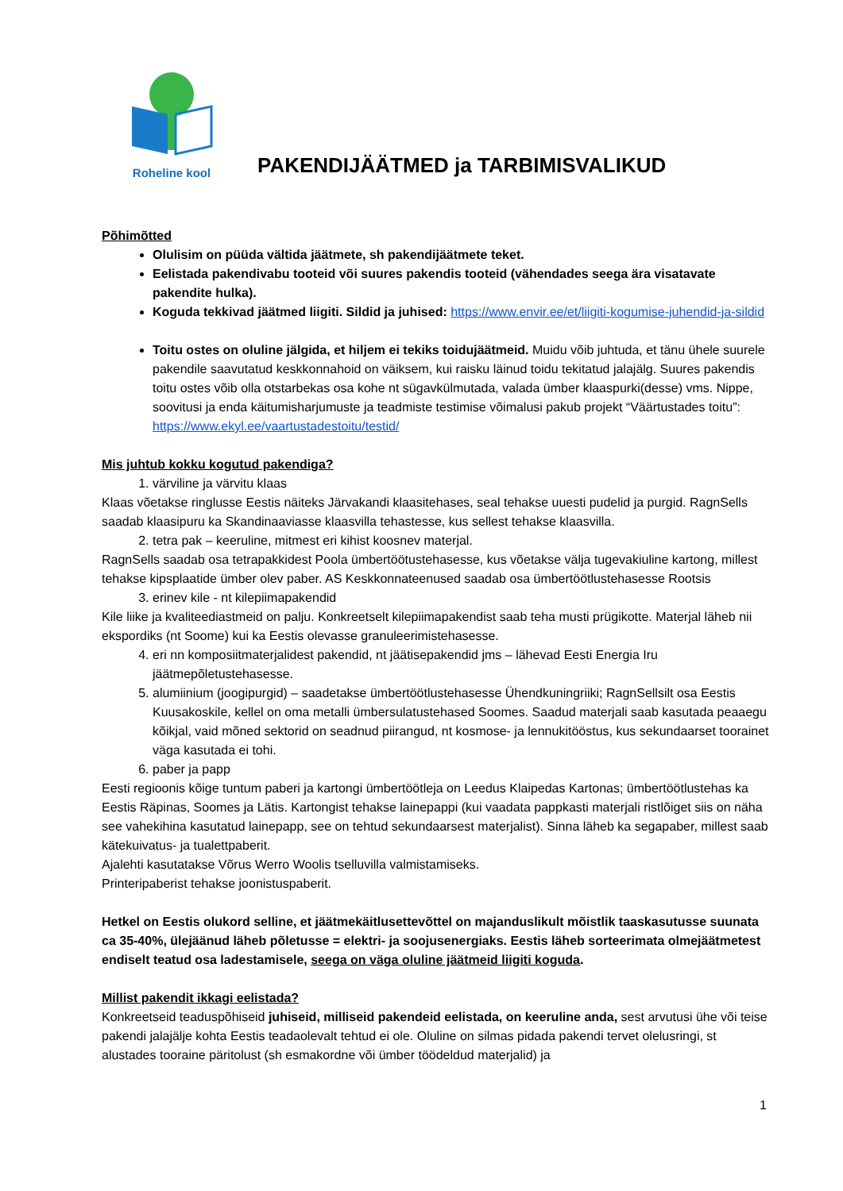Roheline kool
PAKENDIJÄÄTMED ja TARBIMISVALIKUD
Põhimõtted
Olulisim on püüda vältida jäätmete, sh pakendijäätmete teket.
Eelistada pakendivabu tooteid või suures pakendis tooteid (vähendades seega ära visatavate pakendite hulka).
Koguda tekkivad jäätmed liigiti. Sildid ja juhised: https://www.envir.ee/et/liigiti-kogumise-juhendid-ja-sildid
Toitu ostes on oluline jälgida, et hiljem ei tekiks toidujäätmeid. Muidu võib juhtuda, et tänu ühele suurele pakendile saavutatud keskkonnahoid on väiksem, kui raisku läinud toidu tekitatud jalajälg. Suures pakendis toitu ostes võib olla otstarbekas osa kohe nt sügavkülmutada, valada ümber klaaspurki(desse) vms. Nippe, soovitusi ja enda käitumisharjumuste ja teadmiste testimise võimalusi pakub projekt “Väärtustades toitu”: https://www.ekyl.ee/vaartustadestoitu/testid/
Mis juhtub kokku kogutud pakendiga?
1. värviline ja värvitu klaas
Klaas võetakse ringlusse Eestis näiteks Järvakandi klaasitehases, seal tehakse uuesti pudelid ja purgid. RagnSells saadab klaasipuru ka Skandinaaviasse klaasvilla tehastesse, kus sellest tehakse klaasvilla.
2. tetra pak – keeruline, mitmest eri kihist koosnev materjal.
RagnSells saadab osa tetrapakkidest Poola ümbertöötustehasesse, kus võetakse välja tugevakiuline kartong, millest tehakse kipsplaatide ümber olev paber. AS Keskkonnateenused saadab osa ümbertöötlustehasesse Rootsis
3. erinev kile - nt kilepiimapakendid
Kile liike ja kvaliteediastmeid on palju. Konkreetselt kilepiimapakendist saab teha musti prügikotte. Materjal läheb nii ekspordiks (nt Soome) kui ka Eestis olevasse granuleerimistehasesse.
4. eri nn komposiitmaterjalidest pakendid, nt jäätisepakendid jms – lähevad Eesti Energia Iru jäätmepõletustehasesse.
5. alumiinium (joogipurgid) – saadetakse ümbertöötlustehasesse Ühendkuningriiki; RagnSellsilt osa Eestis Kuusakoskile, kellel on oma metalli ümbersulatustehased Soomes. Saadud materjali saab kasutada peaaegu kõikjal, vaid mõned sektorid on seadnud piirangud, nt kosmose- ja lennukitööstus, kus sekundaarset toorainet väga kasutada ei tohi.
6. paber ja papp
Eesti regioonis kõige tuntum paberi ja kartongi ümbertöötleja on Leedus Klaipedas Kartonas; ümbertöötlustehas ka Eestis Räpinas, Soomes ja Lätis. Kartongist tehakse lainepappi (kui vaadata pappkasti materjali ristlõiget siis on näha see vahekihina kasutatud lainepapp, see on tehtud sekundaarsest materjalist). Sinna läheb ka segapaber, millest saab kätekuivatus- ja tualettpaberit.
Ajalehti kasutatakse Võrus Werro Woolis tselluvilla valmistamiseks.
Printeripaberist tehakse joonistuspaberit.
Hetkel on Eestis olukord selline, et jäätmekäitlusettevõttel on majanduslikult mõistlik taaskasutusse suunata ca 35-40%, ülejäänud läheb põletusse = elektri- ja soojusenergiaks. Eestis läheb sorteerimata olmejäätmetest endiselt teatud osa ladestamisele, seega on väga oluline jäätmeid liigiti koguda.
Millist pakendit ikkagi eelistada?
Konkreetseid teaduspõhiseid juhiseid, milliseid pakendeid eelistada, on keeruline anda, sest arvutusi ühe või teise pakendi jalajälje kohta Eestis teadaolevalt tehtud ei ole. Oluline on silmas pidada pakendi tervet olelusringi, st alustades tooraine päritolust (sh esmakordne või ümber töödeldud materjalid) ja
1